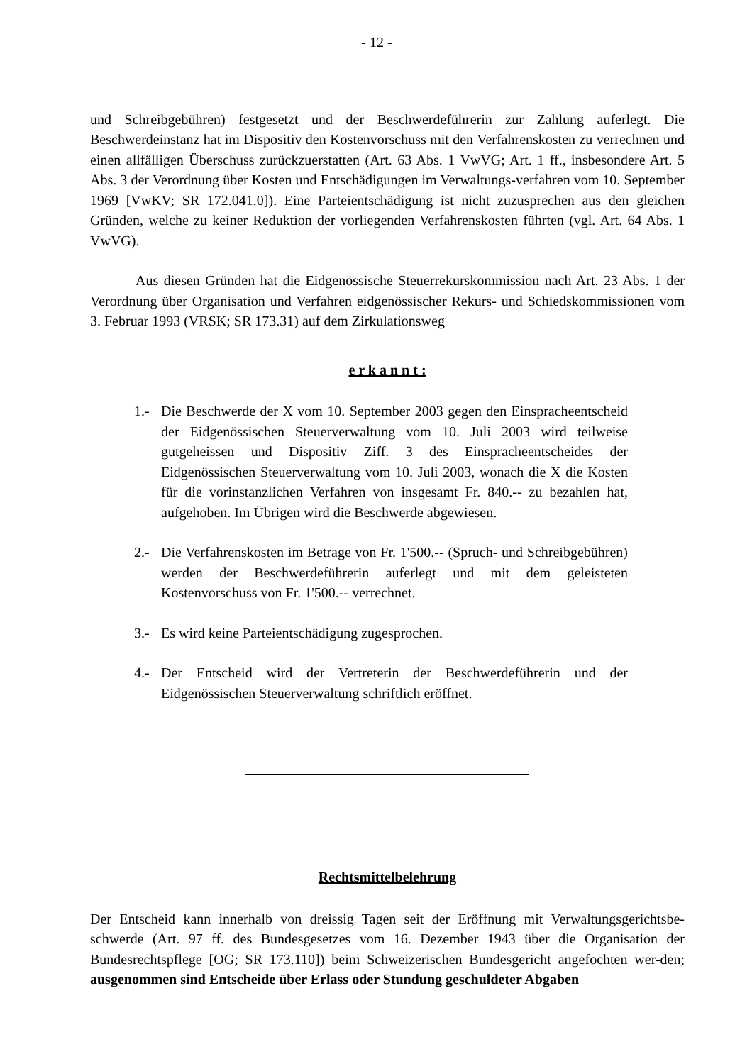- 12 -
und Schreibgebühren) festgesetzt und der Beschwerdeführerin zur Zahlung auferlegt. Die Beschwerdeinstanz hat im Dispositiv den Kostenvorschuss mit den Verfahrenskosten zu verrechnen und einen allfälligen Überschuss zurückzuerstatten (Art. 63 Abs. 1 VwVG; Art. 1 ff., insbesondere Art. 5 Abs. 3 der Verordnung über Kosten und Entschädigungen im Verwaltungs-verfahren vom 10. September 1969 [VwKV; SR 172.041.0]). Eine Parteientschädigung ist nicht zuzusprechen aus den gleichen Gründen, welche zu keiner Reduktion der vorliegenden Verfahrenskosten führten (vgl. Art. 64 Abs. 1 VwVG).
Aus diesen Gründen hat die Eidgenössische Steuerrekurskommission nach Art. 23 Abs. 1 der Verordnung über Organisation und Verfahren eidgenössischer Rekurs- und Schiedskommissionen vom 3. Februar 1993 (VRSK; SR 173.31) auf dem Zirkulationsweg
e r k a n n t :
1.- Die Beschwerde der X vom 10. September 2003 gegen den Einspracheentscheid der Eidgenössischen Steuerverwaltung vom 10. Juli 2003 wird teilweise gutgeheissen und Dispositiv Ziff. 3 des Einspracheentscheides der Eidgenössischen Steuerverwaltung vom 10. Juli 2003, wonach die X die Kosten für die vorinstanzlichen Verfahren von insgesamt Fr. 840.-- zu bezahlen hat, aufgehoben. Im Übrigen wird die Beschwerde abgewiesen.
2.- Die Verfahrenskosten im Betrage von Fr. 1'500.-- (Spruch- und Schreibgebühren) werden der Beschwerdeführerin auferlegt und mit dem geleisteten Kostenvorschuss von Fr. 1'500.-- verrechnet.
3.- Es wird keine Parteientschädigung zugesprochen.
4.- Der Entscheid wird der Vertreterin der Beschwerdeführerin und der Eidgenössischen Steuerverwaltung schriftlich eröffnet.
Rechtsmittelbelehrung
Der Entscheid kann innerhalb von dreissig Tagen seit der Eröffnung mit Verwaltungsgerichtsbe-schwerde (Art. 97 ff. des Bundesgesetzes vom 16. Dezember 1943 über die Organisation der Bundesrechtspflege [OG; SR 173.110]) beim Schweizerischen Bundesgericht angefochten wer-den; ausgenommen sind Entscheide über Erlass oder Stundung geschuldeter Abgaben